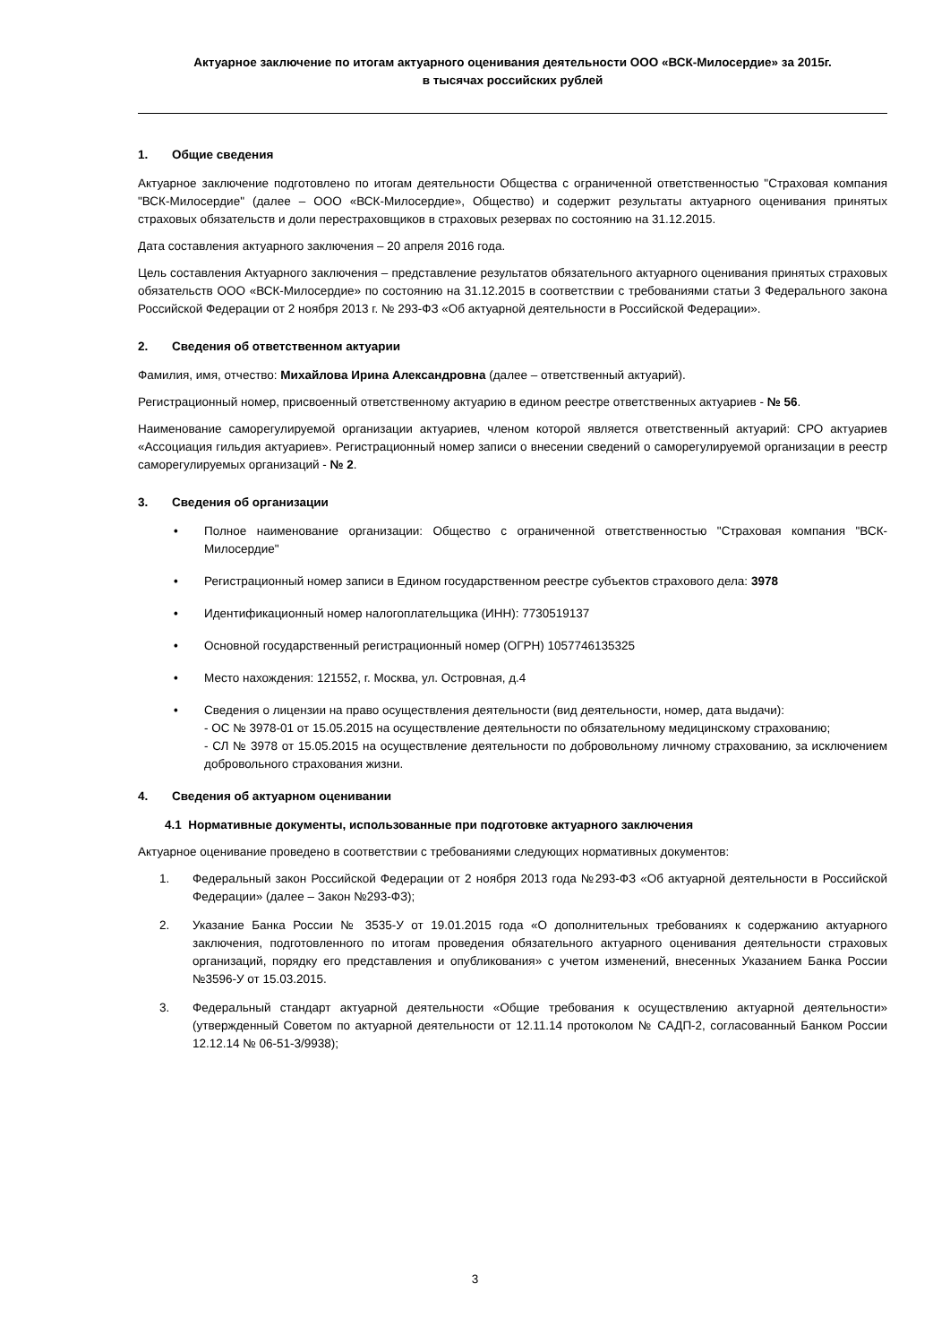Актуарное заключение по итогам актуарного оценивания деятельности ООО «ВСК-Милосердие» за 2015г.
в тысячах российских рублей
1. Общие сведения
Актуарное заключение подготовлено по итогам деятельности Общества с ограниченной ответственностью "Страховая компания "ВСК-Милосердие" (далее – ООО «ВСК-Милосердие», Общество) и содержит результаты актуарного оценивания принятых страховых обязательств и доли перестраховщиков в страховых резервах по состоянию на 31.12.2015.
Дата составления актуарного заключения – 20 апреля 2016 года.
Цель составления Актуарного заключения – представление результатов обязательного актуарного оценивания принятых страховых обязательств ООО «ВСК-Милосердие» по состоянию на 31.12.2015 в соответствии с требованиями статьи 3 Федерального закона Российской Федерации от 2 ноября 2013 г. № 293-ФЗ «Об актуарной деятельности в Российской Федерации».
2. Сведения об ответственном актуарии
Фамилия, имя, отчество: Михайлова Ирина Александровна (далее – ответственный актуарий).
Регистрационный номер, присвоенный ответственному актуарию в едином реестре ответственных актуариев - № 56.
Наименование саморегулируемой организации актуариев, членом которой является ответственный актуарий: СРО актуариев «Ассоциация гильдия актуариев». Регистрационный номер записи о внесении сведений о саморегулируемой организации в реестр саморегулируемых организаций - № 2.
3. Сведения об организации
• Полное наименование организации: Общество с ограниченной ответственностью "Страховая компания "ВСК-Милосердие"
• Регистрационный номер записи в Едином государственном реестре субъектов страхового дела: 3978
• Идентификационный номер налогоплательщика (ИНН): 7730519137
• Основной государственный регистрационный номер (ОГРН) 1057746135325
• Место нахождения: 121552, г. Москва, ул. Островная, д.4
• Сведения о лицензии на право осуществления деятельности (вид деятельности, номер, дата выдачи):
- ОС № 3978-01 от 15.05.2015 на осуществление деятельности по обязательному медицинскому страхованию;
- СЛ № 3978 от 15.05.2015 на осуществление деятельности по добровольному личному страхованию, за исключением добровольного страхования жизни.
4. Сведения об актуарном оценивании
4.1 Нормативные документы, использованные при подготовке актуарного заключения
Актуарное оценивание проведено в соответствии с требованиями следующих нормативных документов:
1. Федеральный закон Российской Федерации от 2 ноября 2013 года №293-ФЗ «Об актуарной деятельности в Российской Федерации» (далее – Закон №293-ФЗ);
2. Указание Банка России № 3535-У от 19.01.2015 года «О дополнительных требованиях к содержанию актуарного заключения, подготовленного по итогам проведения обязательного актуарного оценивания деятельности страховых организаций, порядку его представления и опубликования» с учетом изменений, внесенных Указанием Банка России №3596-У от 15.03.2015.
3. Федеральный стандарт актуарной деятельности «Общие требования к осуществлению актуарной деятельности» (утвержденный Советом по актуарной деятельности от 12.11.14 протоколом № САДП-2, согласованный Банком России 12.12.14 № 06-51-3/9938);
3